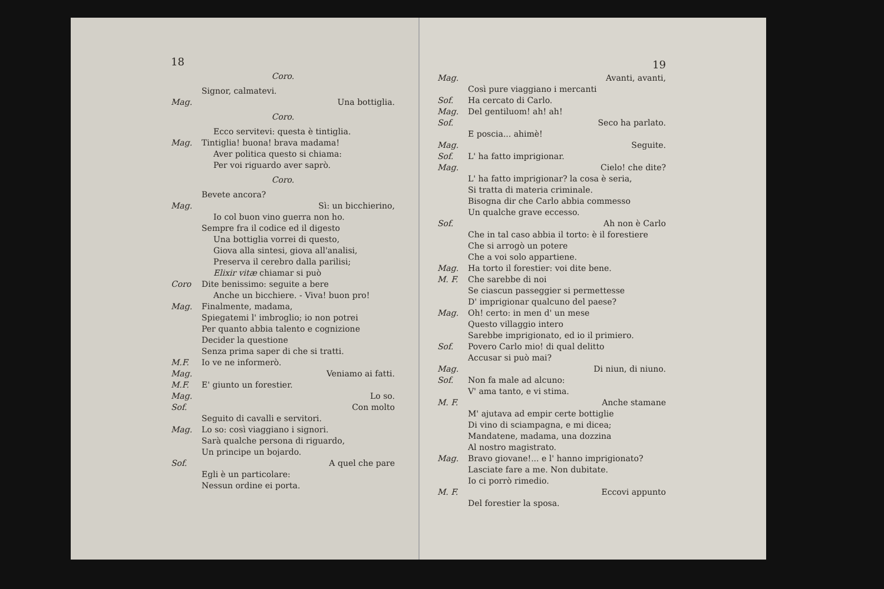18
Coro.
Signor, calmatevi.
Mag. Una bottiglia.
Coro.
Ecco servitevi: questa è tintiglia.
Mag. Tintiglia! buona! brava madama!
Aver politica questo si chiama:
Per voi riguardo aver saprò.
Coro.
Bevete ancora?
Mag. Sì: un bicchierino,
Io col buon vino guerra non ho.
Sempre fra il codice ed il digesto
Una bottiglia vorrei di questo,
Giova alla sintesi, giova all'analisi,
Preserva il cerebro dalla parilisi;
Elixir vitæ chiamar si può
Coro Dite benissimo: seguite a bere
Anche un bicchiere. - Viva! buon pro!
Mag. Finalmente, madama,
Spiegatemi l' imbroglio; io non potrei
Per quanto abbia talento e cognizione
Decider la questione
Senza prima saper di che si tratti.
M.F. Io ve ne informerò.
Mag. Veniamo ai fatti.
M.F. E' giunto un forestier.
Mag. Lo so.
Sof. Con molto
Seguito di cavalli e servitori.
Mag. Lo so: così viaggiano i signori.
Sarà qualche persona di riguardo,
Un principe un bojardo.
Sof. A quel che pare
Egli è un particolare:
Nessun ordine ei porta.
19
Mag. Avanti, avanti,
Così pure viaggiano i mercanti
Sof. Ha cercato di Carlo.
Mag. Del gentiluom! ah! ah!
Sof. Seco ha parlato.
E poscia... ahimè!
Mag. Seguite.
Sof. L' ha fatto imprigionar.
Mag. Cielo! che dite?
L' ha fatto imprigionar? la cosa è seria,
Si tratta di materia criminale.
Bisogna dir che Carlo abbia commesso
Un qualche grave eccesso.
Sof. Ah non è Carlo
Che in tal caso abbia il torto: è il forestiere
Che si arrogò un potere
Che a voi solo appartiene.
Mag. Ha torto il forestier: voi dite bene.
M. F. Che sarebbe di noi
Se ciascun passeggier si permettesse
D' imprigionar qualcuno del paese?
Mag. Oh! certo: in men d' un mese
Questo villaggio intero
Sarebbe imprigionato, ed io il primiero.
Sof. Povero Carlo mio! di qual delitto
Accusar si può mai?
Mag. Di niun, di niuno.
Sof. Non fa male ad alcuno:
V' ama tanto, e vi stima.
M. F. Anche stamane
M' ajutava ad empir certe bottiglie
Di vino di sciampagna, e mi dicea;
Mandatene, madama, una dozzina
Al nostro magistrato.
Mag. Bravo giovane!... e l' hanno imprigionato?
Lasciate fare a me. Non dubitate.
Io ci porrò rimedio.
M. F. Eccovi appunto
Del forestier la sposa.